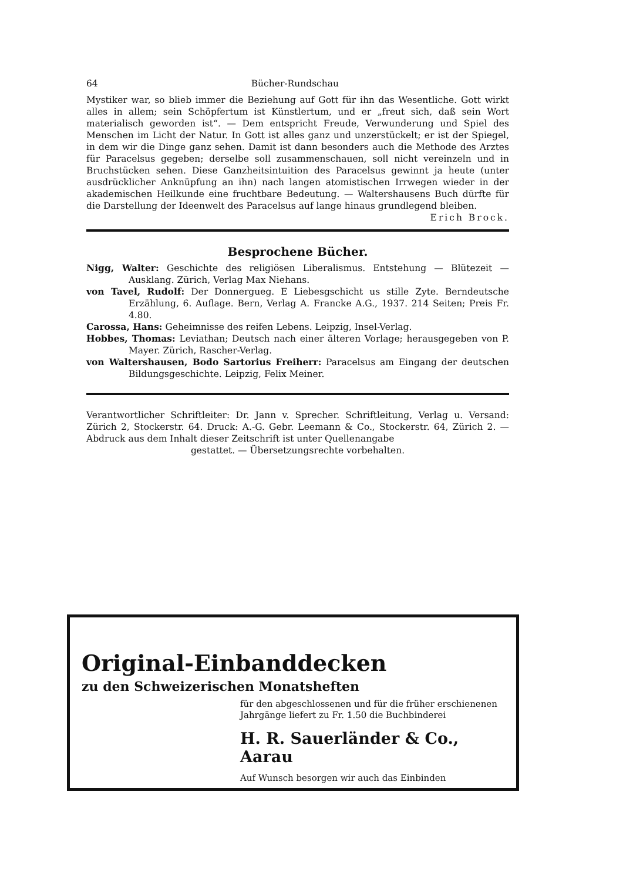64 Bücher-Rundschau
Mystiker war, so blieb immer die Beziehung auf Gott für ihn das Wesentliche. Gott wirkt alles in allem; sein Schöpfertum ist Künstlertum, und er „freut sich, daß sein Wort materialisch geworden ist“. — Dem entspricht Freude, Verwunderung und Spiel des Menschen im Licht der Natur. In Gott ist alles ganz und unzerstückelt; er ist der Spiegel, in dem wir die Dinge ganz sehen. Damit ist dann besonders auch die Methode des Arztes für Paracelsus gegeben; derselbe soll zusammenschauen, soll nicht vereinzeln und in Bruchstücken sehen. Diese Ganzheitsintuition des Paracelsus gewinnt ja heute (unter ausdrücklicher Anknüpfung an ihn) nach langen atomistischen Irrwegen wieder in der akademischen Heilkunde eine fruchtbare Bedeutung. — Waltershausens Buch dürfte für die Darstellung der Ideenwelt des Paracelsus auf lange hinaus grundlegend bleiben. Erich Brock.
Besprochene Bücher.
Nigg, Walter: Geschichte des religiösen Liberalismus. Entstehung — Blütezeit — Ausklang. Zürich, Verlag Max Niehans.
von Tavel, Rudolf: Der Donnergueg. E Liebesgschicht us stille Zyte. Berndeutsche Erzählung, 6. Auflage. Bern, Verlag A. Francke A.G., 1937. 214 Seiten; Preis Fr. 4.80.
Carossa, Hans: Geheimnisse des reifen Lebens. Leipzig, Insel-Verlag.
Hobbes, Thomas: Leviathan; Deutsch nach einer älteren Vorlage; herausgegeben von P. Mayer. Zürich, Rascher-Verlag.
von Waltershausen, Bodo Sartorius Freiherr: Paracelsus am Eingang der deutschen Bildungsgeschichte. Leipzig, Felix Meiner.
Verantwortlicher Schriftleiter: Dr. Jann v. Sprecher. Schriftleitung, Verlag u. Versand: Zürich 2, Stockerstr. 64. Druck: A.-G. Gebr. Leemann & Co., Stockerstr. 64, Zürich 2. — Abdruck aus dem Inhalt dieser Zeitschrift ist unter Quellenangabe
gestattet. — Übersetzungsrechte vorbehalten.
Original-Einbanddecken
zu den Schweizerischen Monatsheften
für den abgeschlossenen und für die früher erschienenen Jahrgänge liefert zu Fr. 1.50 die Buchbinderei
H. R. Sauerländer & Co., Aarau
Auf Wunsch besorgen wir auch das Einbinden